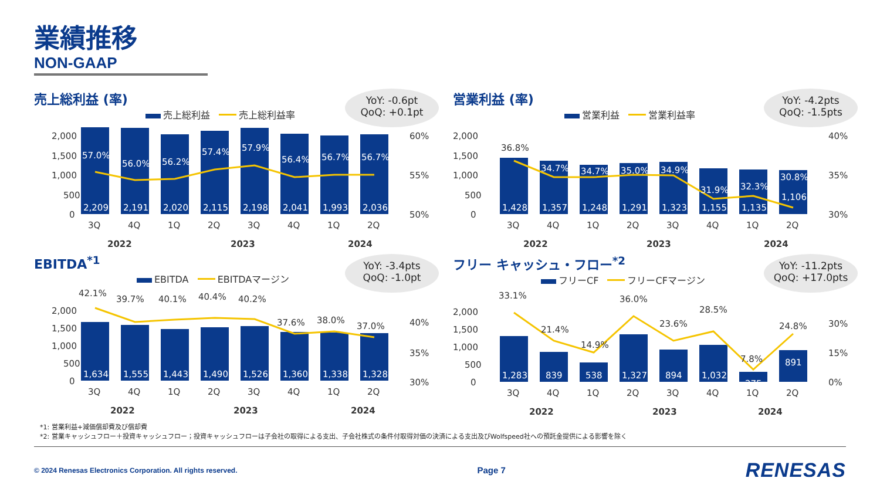業績推移
NON-GAAP
YoY: -0.6pt
QoQ: +0.1pt
売上総利益 (率)
売上総利益 売上総利益率
2,000
1,500
1,000
500
0
60%
55%
50%
57.0%
56.0%
56.2%
57.4%
57.9%
56.4%
56.7%
56.7%
2,209
2,191
2,020
2,115
2,198
2,041
1,993
2,036
3Q
4Q
1Q
2Q
3Q
4Q
1Q
2Q
2022
2023
2024
YoY: -4.2pts
QoQ: -1.5pts
営業利益 (率)
営業利益 営業利益率
2,000
1,500
1,000
500
0
40%
35%
30%
36.8%
34.7%
34.7%
35.0%
34.9%
31.9%
32.3%
30.8%
1,428
1,357
1,248
1,291
1,323
1,155
1,135
1,106
3Q
4Q
1Q
2Q
3Q
4Q
1Q
2Q
2022
2023
2024
YoY: -3.4pts
QoQ: -1.0pt
EBITDA<sup>*1</sup>
EBITDA EBITDAマージン
2,000
1,500
1,000
500
0
40%
35%
30%
42.1%
39.7%
40.1%
40.4%
40.2%
37.6%
38.0%
37.0%
1,634
1,555
1,443
1,490
1,526
1,360
1,338
1,328
3Q
4Q
1Q
2Q
3Q
4Q
1Q
2Q
2022
2023
2024
YoY: -11.2pts
QoQ: +17.0pts
フリー キャッシュ・フロー<sup>*2</sup>
フリーCF フリーCFマージン
2,000
1,500
1,000
500
0
30%
15%
0%
33.1%
21.4%
14.9%
36.0%
23.6%
28.5%
7.8%
24.8%
1,283
839
538
1,327
894
1,032
275
891
3Q
4Q
1Q
2Q
3Q
4Q
1Q
2Q
2022
2023
2024
*1: 営業利益+減価償却費及び償却費
*2: 営業キャッシュフロー＋投資キャッシュフロー；投資キャッシュフローは子会社の取得による支出、子会社株式の条件付取得対価の決済による支出及びWolfspeed社への預託金提供による影響を除く
© 2024 Renesas Electronics Corporation. All rights reserved. Page 7 RENESAS